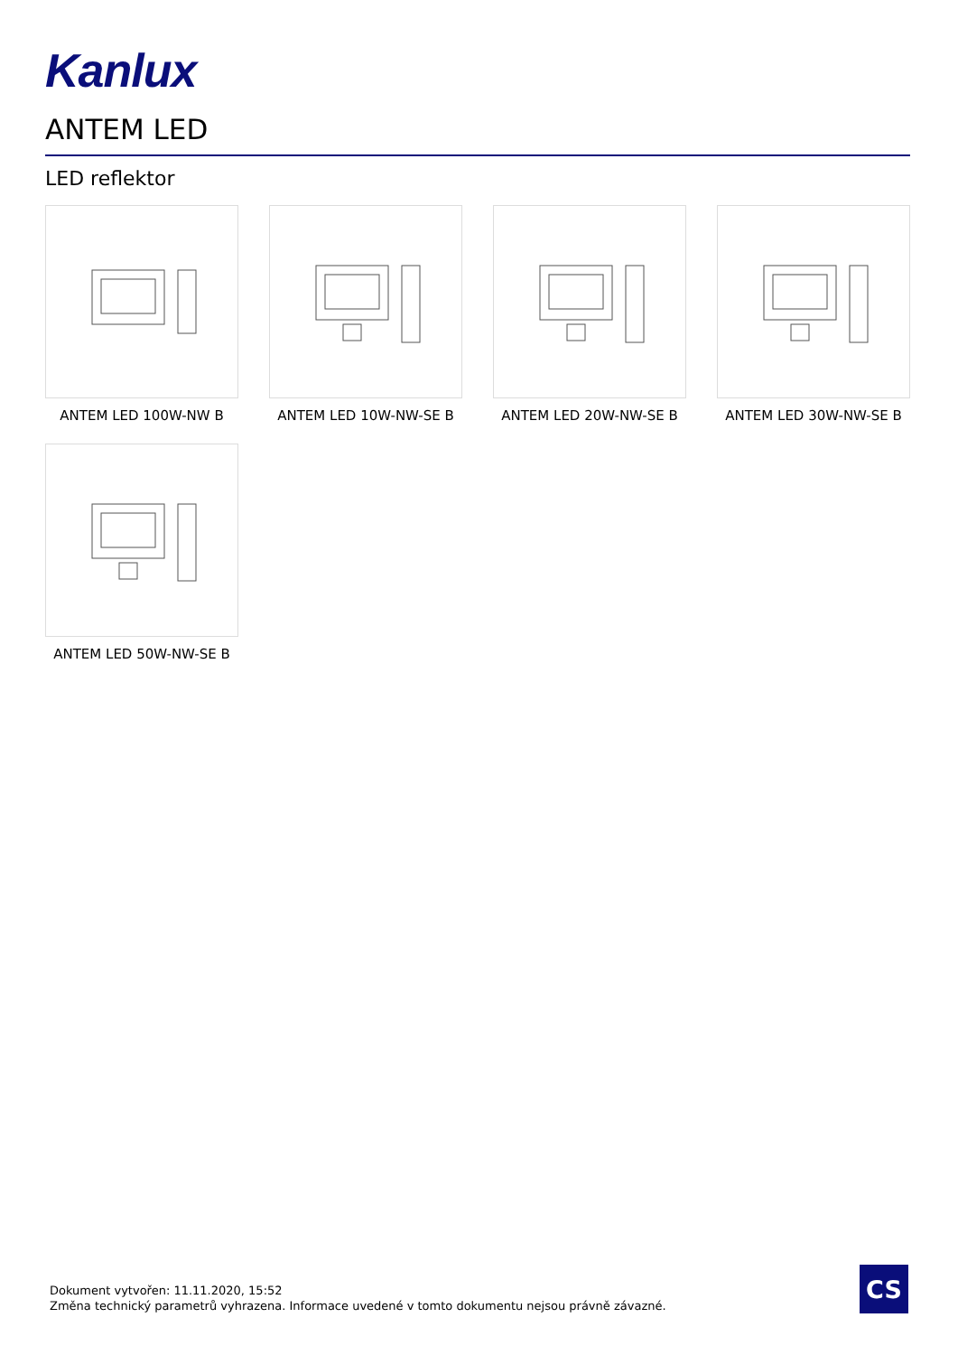Kanlux
ANTEM LED
LED reflektor
ANTEM LED 100W-NW B
ANTEM LED 10W-NW-SE B
ANTEM LED 20W-NW-SE B
ANTEM LED 30W-NW-SE B
ANTEM LED 50W-NW-SE B
Dokument vytvořen: 11.11.2020, 15:52
Změna technický parametrů vyhrazena. Informace uvedené v tomto dokumentu nejsou právně závazné.
CS